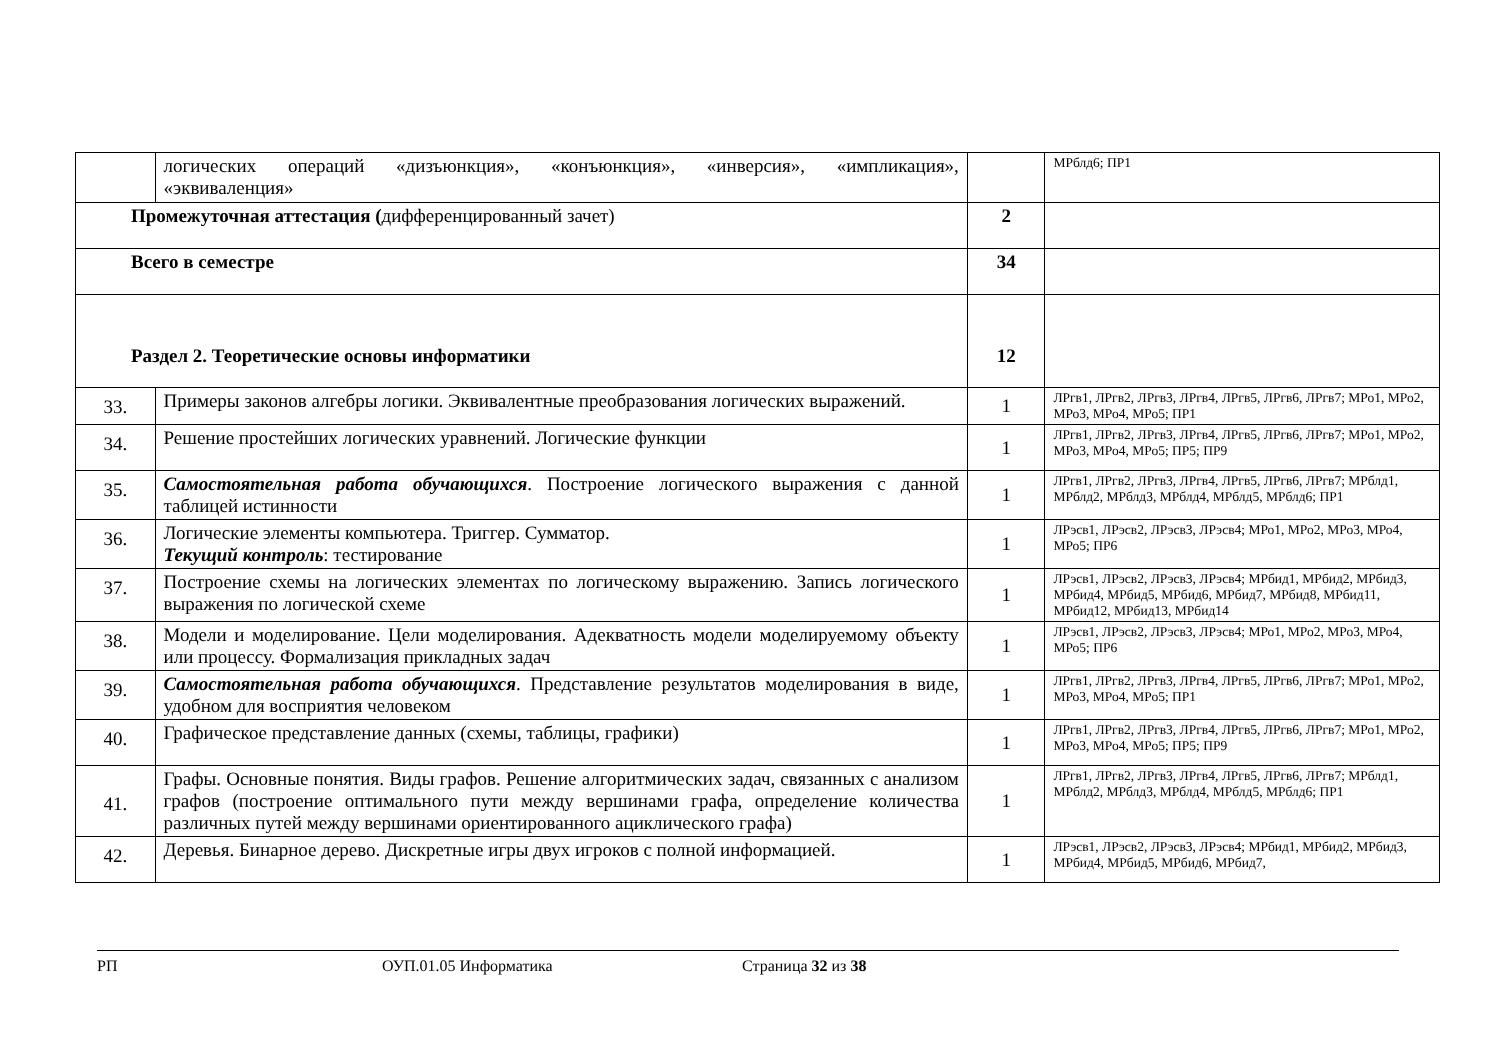| | логических операций «дизъюнкция», «конъюнкция», «инверсия», «импликация», «эквиваленция» | | МРблд6; ПР1 |
| Промежуточная аттестация ( дифференцированный зачет) | | 2 | |
| Всего в семестре | | 34 | |
| Раздел 2. Теоретические основы информатики | | 12 | |
| 33. | Примеры законов алгебры логики. Эквивалентные преобразования логических выражений. | 1 | ЛРгв1, ЛРгв2, ЛРгв3, ЛРгв4, ЛРгв5, ЛРгв6, ЛРгв7; МРо1, МРо2, МРо3, МРо4, МРо5; ПР1 |
| 34. | Решение простейших логических уравнений. Логические функции | 1 | ЛРгв1, ЛРгв2, ЛРгв3, ЛРгв4, ЛРгв5, ЛРгв6, ЛРгв7; МРо1, МРо2, МРо3, МРо4, МРо5; ПР5; ПР9 |
| 35. | Самостоятельная работа обучающихся . Построение логического выражения с данной таблицей истинности | 1 | ЛРгв1, ЛРгв2, ЛРгв3, ЛРгв4, ЛРгв5, ЛРгв6, ЛРгв7; МРблд1, МРблд2, МРблд3, МРблд4, МРблд5, МРблд6; ПР1 |
| 36. | Логические элементы компьютера. Триггер. Сумматор. Текущий контроль : тестирование | 1 | ЛРэсв1, ЛРэсв2, ЛРэсв3, ЛРэсв4; МРо1, МРо2, МРо3, МРо4, МРо5; ПР6 |
| 37. | Построение схемы на логических элементах по логическому выражению. Запись логического выражения по логической схеме | 1 | ЛРэсв1, ЛРэсв2, ЛРэсв3, ЛРэсв4; МРбид1, МРбид2, МРбид3, МРбид4, МРбид5, МРбид6, МРбид7, МРбид8, МРбид11, МРбид12, МРбид13, МРбид14 |
| 38. | Модели и моделирование. Цели моделирования. Адекватность модели моделируемому объекту или процессу. Формализация прикладных задач | 1 | ЛРэсв1, ЛРэсв2, ЛРэсв3, ЛРэсв4; МРо1, МРо2, МРо3, МРо4, МРо5; ПР6 |
| 39. | Самостоятельная работа обучающихся . Представление результатов моделирования в виде, удобном для восприятия человеком | 1 | ЛРгв1, ЛРгв2, ЛРгв3, ЛРгв4, ЛРгв5, ЛРгв6, ЛРгв7; МРо1, МРо2, МРо3, МРо4, МРо5; ПР1 |
| 40. | Графическое представление данных (схемы, таблицы, графики) | 1 | ЛРгв1, ЛРгв2, ЛРгв3, ЛРгв4, ЛРгв5, ЛРгв6, ЛРгв7; МРо1, МРо2, МРо3, МРо4, МРо5; ПР5; ПР9 |
| 41. | Графы. Основные понятия. Виды графов. Решение алгоритмических задач, связанных с анализом графов (построение оптимального пути между вершинами графа, определение количества различных путей между вершинами ориентированного ациклического графа) | 1 | ЛРгв1, ЛРгв2, ЛРгв3, ЛРгв4, ЛРгв5, ЛРгв6, ЛРгв7; МРблд1, МРблд2, МРблд3, МРблд4, МРблд5, МРблд6; ПР1 |
| 42. | Деревья. Бинарное дерево. Дискретные игры двух игроков с полной информацией. | 1 | ЛРэсв1, ЛРэсв2, ЛРэсв3, ЛРэсв4; МРбид1, МРбид2, МРбид3, МРбид4, МРбид5, МРбид6, МРбид7, |
РП ОУП.01.05 Информатика Страница 32 из 38